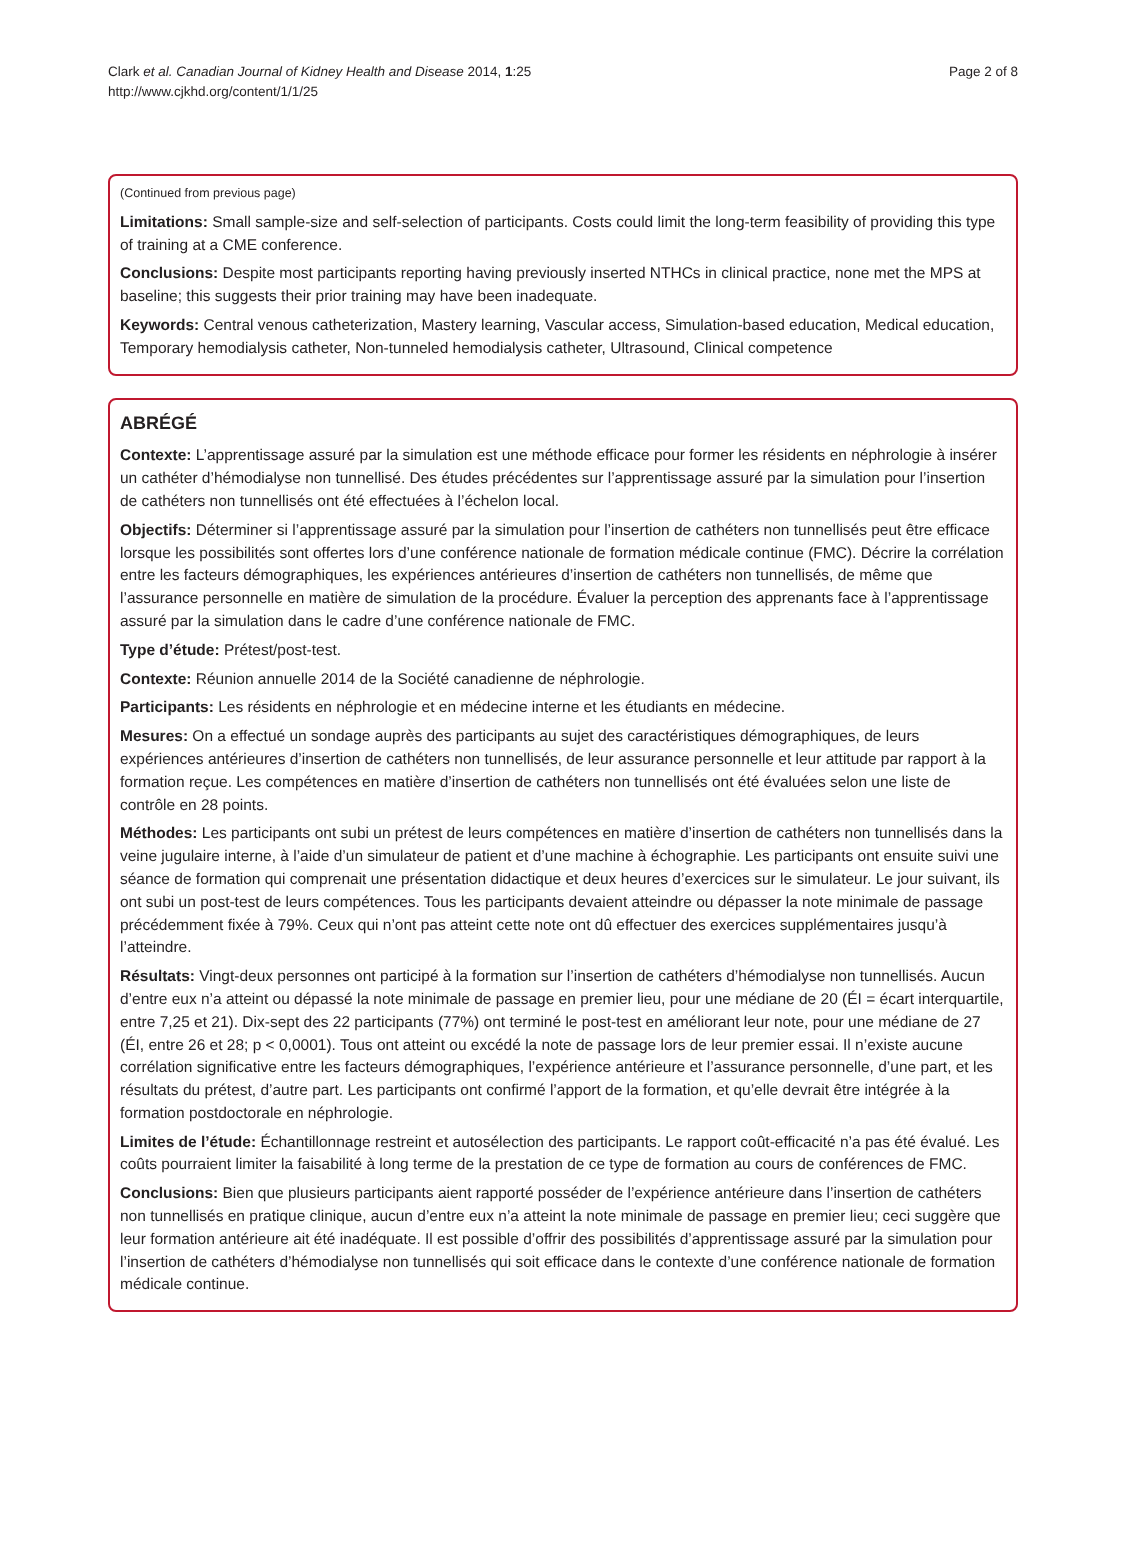Clark et al. Canadian Journal of Kidney Health and Disease 2014, 1:25
http://www.cjkhd.org/content/1/1/25
Page 2 of 8
(Continued from previous page)
Limitations: Small sample-size and self-selection of participants. Costs could limit the long-term feasibility of providing this type of training at a CME conference.
Conclusions: Despite most participants reporting having previously inserted NTHCs in clinical practice, none met the MPS at baseline; this suggests their prior training may have been inadequate.
Keywords: Central venous catheterization, Mastery learning, Vascular access, Simulation-based education, Medical education, Temporary hemodialysis catheter, Non-tunneled hemodialysis catheter, Ultrasound, Clinical competence
ABRÉGÉ
Contexte: L’apprentissage assuré par la simulation est une méthode efficace pour former les résidents en néphrologie à insérer un cathéter d’hémodialyse non tunnellisé. Des études précédentes sur l’apprentissage assuré par la simulation pour l’insertion de cathéters non tunnellisés ont été effectuées à l’échelon local.
Objectifs: Déterminer si l’apprentissage assuré par la simulation pour l’insertion de cathéters non tunnellisés peut être efficace lorsque les possibilités sont offertes lors d’une conférence nationale de formation médicale continue (FMC). Décrire la corrélation entre les facteurs démographiques, les expériences antérieures d’insertion de cathéters non tunnellisés, de même que l’assurance personnelle en matière de simulation de la procédure. Évaluer la perception des apprenants face à l’apprentissage assuré par la simulation dans le cadre d’une conférence nationale de FMC.
Type d’étude: Prétest/post-test.
Contexte: Réunion annuelle 2014 de la Société canadienne de néphrologie.
Participants: Les résidents en néphrologie et en médecine interne et les étudiants en médecine.
Mesures: On a effectué un sondage auprès des participants au sujet des caractéristiques démographiques, de leurs expériences antérieures d’insertion de cathéters non tunnellisés, de leur assurance personnelle et leur attitude par rapport à la formation reçue. Les compétences en matière d’insertion de cathéters non tunnellisés ont été évaluées selon une liste de contrôle en 28 points.
Méthodes: Les participants ont subi un prétest de leurs compétences en matière d’insertion de cathéters non tunnellisés dans la veine jugulaire interne, à l’aide d’un simulateur de patient et d’une machine à échographie. Les participants ont ensuite suivi une séance de formation qui comprenait une présentation didactique et deux heures d’exercices sur le simulateur. Le jour suivant, ils ont subi un post-test de leurs compétences. Tous les participants devaient atteindre ou dépasser la note minimale de passage précédemment fixée à 79%. Ceux qui n’ont pas atteint cette note ont dû effectuer des exercices supplémentaires jusqu’à l’atteindre.
Résultats: Vingt-deux personnes ont participé à la formation sur l’insertion de cathéters d’hémodialyse non tunnellisés. Aucun d’entre eux n’a atteint ou dépassé la note minimale de passage en premier lieu, pour une médiane de 20 (ÉI = écart interquartile, entre 7,25 et 21). Dix-sept des 22 participants (77%) ont terminé le post-test en améliorant leur note, pour une médiane de 27 (ÉI, entre 26 et 28; p < 0,0001). Tous ont atteint ou excédé la note de passage lors de leur premier essai. Il n’existe aucune corrélation significative entre les facteurs démographiques, l’expérience antérieure et l’assurance personnelle, d’une part, et les résultats du prétest, d’autre part. Les participants ont confirmé l’apport de la formation, et qu’elle devrait être intégrée à la formation postdoctorale en néphrologie.
Limites de l’étude: Échantillonnage restreint et autosélection des participants. Le rapport coût-efficacité n’a pas été évalué. Les coûts pourraient limiter la faisabilité à long terme de la prestation de ce type de formation au cours de conférences de FMC.
Conclusions: Bien que plusieurs participants aient rapporté posséder de l’expérience antérieure dans l’insertion de cathéters non tunnellisés en pratique clinique, aucun d’entre eux n’a atteint la note minimale de passage en premier lieu; ceci suggère que leur formation antérieure ait été inadéquate. Il est possible d’offrir des possibilités d’apprentissage assuré par la simulation pour l’insertion de cathéters d’hémodialyse non tunnellisés qui soit efficace dans le contexte d’une conférence nationale de formation médicale continue.